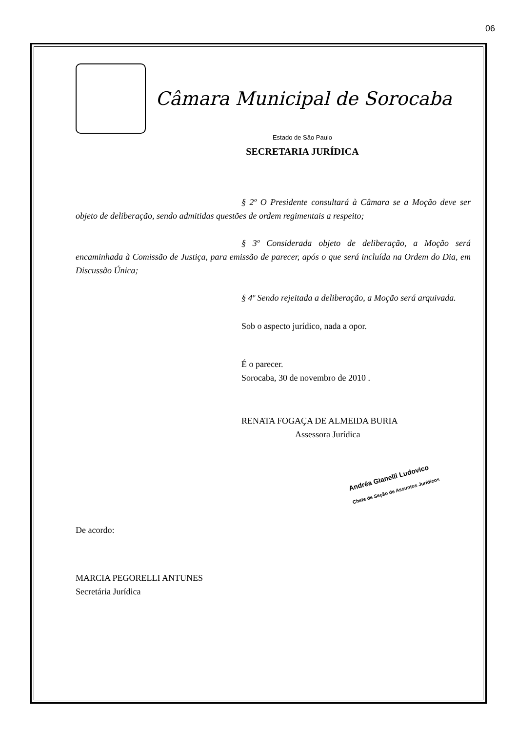06
Câmara Municipal de Sorocaba
Estado de São Paulo
SECRETARIA JURÍDICA
§ 2º O Presidente consultará à Câmara se a Moção deve ser objeto de deliberação, sendo admitidas questões de ordem regimentais a respeito;
§ 3º Considerada objeto de deliberação, a Moção será encaminhada à Comissão de Justiça, para emissão de parecer, após o que será incluída na Ordem do Dia, em Discussão Única;
§ 4º Sendo rejeitada a deliberação, a Moção será arquivada.
Sob o aspecto jurídico, nada a opor.
É o parecer.
Sorocaba, 30 de novembro de 2010 .
RENATA FOGAÇA DE ALMEIDA BURIA
Assessora Jurídica
Andréa Gianelli Ludovico
Chefe de Seção de Assuntos Jurídicos
De acordo:
MARCIA PEGORELLI ANTUNES
Secretária Jurídica